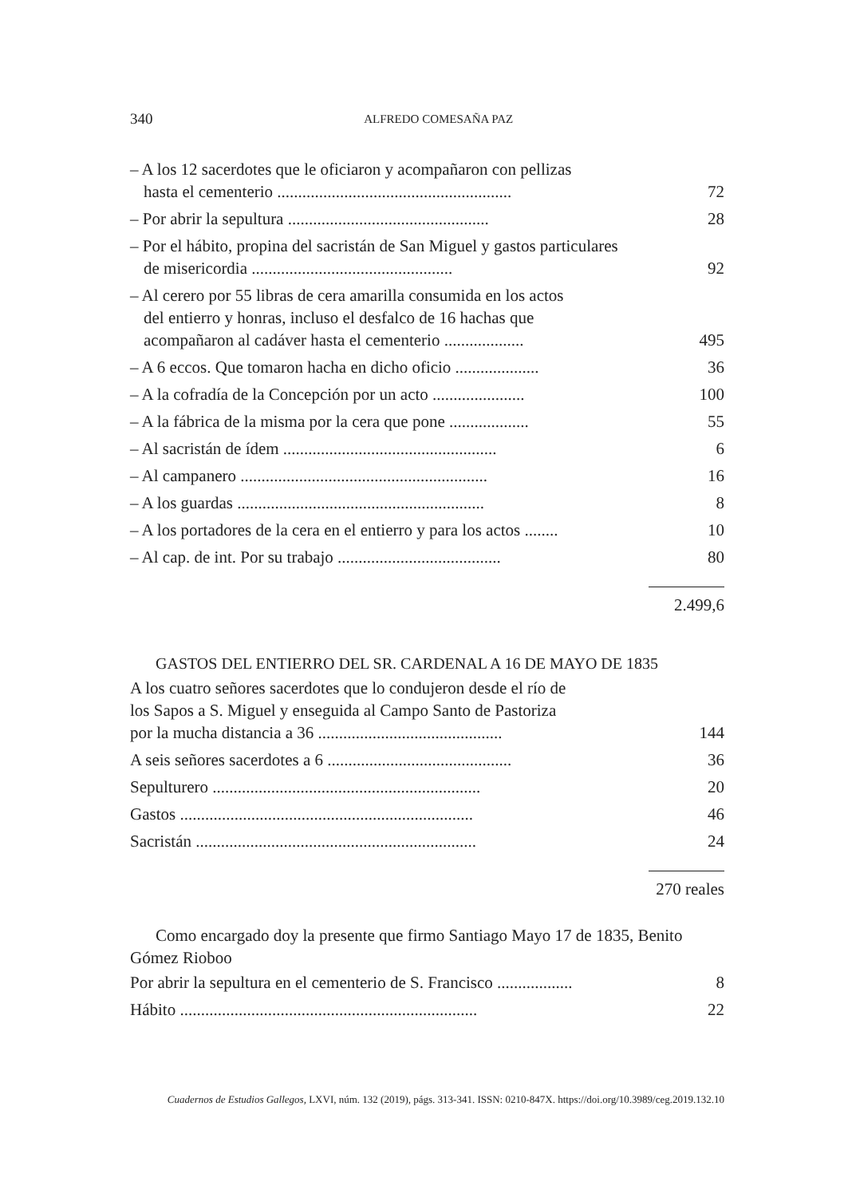340 ALFREDO COMESAÑA PAZ
| – A los 12 sacerdotes que le oficiaron y acompañaron con pellizas hasta el cementerio ........................................................ | 72 |
| – Por abrir la sepultura ................................................ | 28 |
| – Por el hábito, propina del sacristán de San Miguel y gastos particulares de misericordia ................................................ | 92 |
| – Al cerero por 55 libras de cera amarilla consumida en los actos del entierro y honras, incluso el desfalco de 16 hachas que acompañaron al cadáver hasta el cementerio ................... | 495 |
| – A 6 eccos. Que tomaron hacha en dicho oficio .................... | 36 |
| – A la cofradía de la Concepción por un acto ...................... | 100 |
| – A la fábrica de la misma por la cera que pone ................... | 55 |
| – Al sacristán de ídem ................................................... | 6 |
| – Al campanero ........................................................... | 16 |
| – A los guardas ........................................................... | 8 |
| – A los portadores de la cera en el entierro y para los actos ........ | 10 |
| – Al cap. de int. Por su trabajo ....................................... | 80 |
2.499,6
GASTOS DEL ENTIERRO DEL SR. CARDENAL A 16 DE MAYO DE 1835
| A los cuatro señores sacerdotes que lo condujeron desde el río de los Sapos a S. Miguel y enseguida al Campo Santo de Pastoriza por la mucha distancia a 36 ............................................ | 144 |
| A seis señores sacerdotes a 6 ............................................ | 36 |
| Sepulturero ................................................................ | 20 |
| Gastos ...................................................................... | 46 |
| Sacristán ................................................................... | 24 |
270 reales
Como encargado doy la presente que firmo Santiago Mayo 17 de 1835, Benito Gómez Rioboo
| Por abrir la sepultura en el cementerio de S. Francisco .................. | 8 |
| Hábito ....................................................................... | 22 |
Cuadernos de Estudios Gallegos, LXVI, núm. 132 (2019), págs. 313-341. ISSN: 0210-847X. https://doi.org/10.3989/ceg.2019.132.10